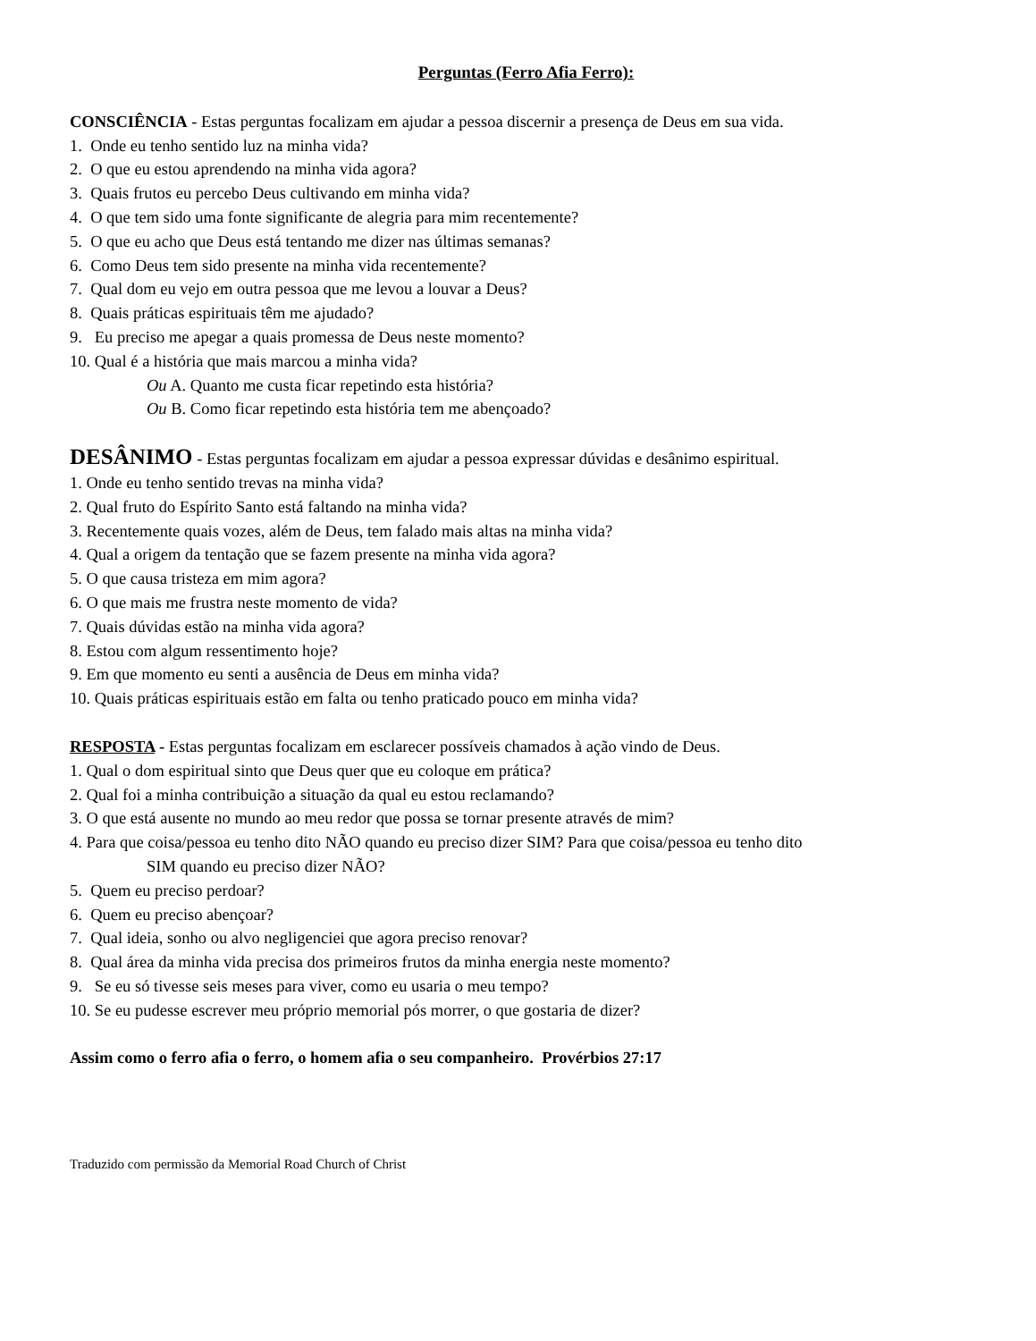Perguntas (Ferro Afia Ferro):
CONSCIÊNCIA - Estas perguntas focalizam em ajudar a pessoa discernir a presença de Deus em sua vida.
1. Onde eu tenho sentido luz na minha vida?
2. O que eu estou aprendendo na minha vida agora?
3. Quais frutos eu percebo Deus cultivando em minha vida?
4. O que tem sido uma fonte significante de alegria para mim recentemente?
5. O que eu acho que Deus está tentando me dizer nas últimas semanas?
6. Como Deus tem sido presente na minha vida recentemente?
7. Qual dom eu vejo em outra pessoa que me levou a louvar a Deus?
8. Quais práticas espirituais têm me ajudado?
9. Eu preciso me apegar a quais promessa de Deus neste momento?
10. Qual é a história que mais marcou a minha vida?
Ou A. Quanto me custa ficar repetindo esta história?
Ou B. Como ficar repetindo esta história tem me abençoado?
DESÂNIMO - Estas perguntas focalizam em ajudar a pessoa expressar dúvidas e desânimo espiritual.
1. Onde eu tenho sentido trevas na minha vida?
2. Qual fruto do Espírito Santo está faltando na minha vida?
3. Recentemente quais vozes, além de Deus, tem falado mais altas na minha vida?
4. Qual a origem da tentação que se fazem presente na minha vida agora?
5. O que causa tristeza em mim agora?
6. O que mais me frustra neste momento de vida?
7. Quais dúvidas estão na minha vida agora?
8. Estou com algum ressentimento hoje?
9. Em que momento eu senti a ausência de Deus em minha vida?
10. Quais práticas espirituais estão em falta ou tenho praticado pouco em minha vida?
RESPOSTA - Estas perguntas focalizam em esclarecer possíveis chamados à ação vindo de Deus.
1. Qual o dom espiritual sinto que Deus quer que eu coloque em prática?
2. Qual foi a minha contribuição a situação da qual eu estou reclamando?
3. O que está ausente no mundo ao meu redor que possa se tornar presente através de mim?
4. Para que coisa/pessoa eu tenho dito NÃO quando eu preciso dizer SIM? Para que coisa/pessoa eu tenho dito
SIM quando eu preciso dizer NÃO?
5. Quem eu preciso perdoar?
6. Quem eu preciso abençoar?
7. Qual ideia, sonho ou alvo negligenciei que agora preciso renovar?
8. Qual área da minha vida precisa dos primeiros frutos da minha energia neste momento?
9. Se eu só tivesse seis meses para viver, como eu usaria o meu tempo?
10. Se eu pudesse escrever meu próprio memorial pós morrer, o que gostaria de dizer?
Assim como o ferro afia o ferro, o homem afia o seu companheiro. Provérbios 27:17
Traduzido com permissão da Memorial Road Church of Christ